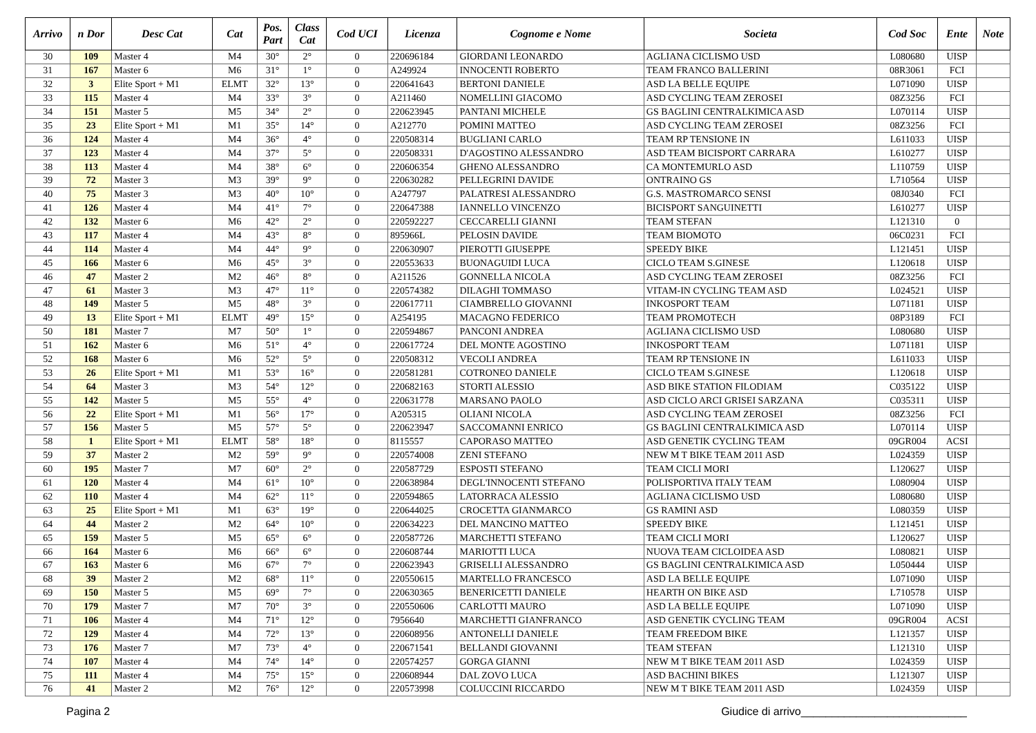| Arrivo | n Dor | Desc Cat | Cat | Pos. Part | Class Cat | Cod UCI | Licenza | Cognome e Nome | Societa | Cod Soc | Ente | Note |
| --- | --- | --- | --- | --- | --- | --- | --- | --- | --- | --- | --- | --- |
| 30 | 109 | Master 4 | M4 | 30° | 2° | 0 | 220696184 | GIORDANI LEONARDO | AGLIANA CICLISMO USD | L080680 | UISP | |
| 31 | 167 | Master 6 | M6 | 31° | 1° | 0 | A249924 | INNOCENTI ROBERTO | TEAM FRANCO BALLERINI | 08R3061 | FCI | |
| 32 | 3 | Elite Sport + M1 | ELMT | 32° | 13° | 0 | 220641643 | BERTONI DANIELE | ASD LA BELLE EQUIPE | L071090 | UISP | |
| 33 | 115 | Master 4 | M4 | 33° | 3° | 0 | A211460 | NOMELLINI GIACOMO | ASD CYCLING TEAM ZEROSEI | 08Z3256 | FCI | |
| 34 | 151 | Master 5 | M5 | 34° | 2° | 0 | 220623945 | PANTANI MICHELE | GS BAGLINI CENTRALKIMICA ASD | L070114 | UISP | |
| 35 | 23 | Elite Sport + M1 | M1 | 35° | 14° | 0 | A212770 | POMINI MATTEO | ASD CYCLING TEAM ZEROSEI | 08Z3256 | FCI | |
| 36 | 124 | Master 4 | M4 | 36° | 4° | 0 | 220508314 | BUGLIANI CARLO | TEAM RP TENSIONE IN | L611033 | UISP | |
| 37 | 123 | Master 4 | M4 | 37° | 5° | 0 | 220508331 | D'AGOSTINO ALESSANDRO | ASD TEAM BICISPORT CARRARA | L610277 | UISP | |
| 38 | 113 | Master 4 | M4 | 38° | 6° | 0 | 220606354 | GHENO ALESSANDRO | CA MONTEMURLO ASD | L110759 | UISP | |
| 39 | 72 | Master 3 | M3 | 39° | 9° | 0 | 220630282 | PELLEGRINI DAVIDE | ONTRAINO GS | L710564 | UISP | |
| 40 | 75 | Master 3 | M3 | 40° | 10° | 0 | A247797 | PALATRESI ALESSANDRO | G.S. MASTROMARCO SENSI | 08J0340 | FCI | |
| 41 | 126 | Master 4 | M4 | 41° | 7° | 0 | 220647388 | IANNELLO VINCENZO | BICISPORT SANGUINETTI | L610277 | UISP | |
| 42 | 132 | Master 6 | M6 | 42° | 2° | 0 | 220592227 | CECCARELLI GIANNI | TEAM STEFAN | L121310 | 0 | |
| 43 | 117 | Master 4 | M4 | 43° | 8° | 0 | 895966L | PELOSIN DAVIDE | TEAM BIOMOTO | 06C0231 | FCI | |
| 44 | 114 | Master 4 | M4 | 44° | 9° | 0 | 220630907 | PIEROTTI GIUSEPPE | SPEEDY BIKE | L121451 | UISP | |
| 45 | 166 | Master 6 | M6 | 45° | 3° | 0 | 220553633 | BUONAGUIDI LUCA | CICLO TEAM S.GINESE | L120618 | UISP | |
| 46 | 47 | Master 2 | M2 | 46° | 8° | 0 | A211526 | GONNELLA NICOLA | ASD CYCLING TEAM ZEROSEI | 08Z3256 | FCI | |
| 47 | 61 | Master 3 | M3 | 47° | 11° | 0 | 220574382 | DILAGHI TOMMASO | VITAM-IN CYCLING TEAM ASD | L024521 | UISP | |
| 48 | 149 | Master 5 | M5 | 48° | 3° | 0 | 220617711 | CIAMBRELLO GIOVANNI | INKOSPORT TEAM | L071181 | UISP | |
| 49 | 13 | Elite Sport + M1 | ELMT | 49° | 15° | 0 | A254195 | MACAGNO FEDERICO | TEAM PROMOTECH | 08P3189 | FCI | |
| 50 | 181 | Master 7 | M7 | 50° | 1° | 0 | 220594867 | PANCONI ANDREA | AGLIANA CICLISMO USD | L080680 | UISP | |
| 51 | 162 | Master 6 | M6 | 51° | 4° | 0 | 220617724 | DEL MONTE AGOSTINO | INKOSPORT TEAM | L071181 | UISP | |
| 52 | 168 | Master 6 | M6 | 52° | 5° | 0 | 220508312 | VECOLI ANDREA | TEAM RP TENSIONE IN | L611033 | UISP | |
| 53 | 26 | Elite Sport + M1 | M1 | 53° | 16° | 0 | 220581281 | COTRONEO DANIELE | CICLO TEAM S.GINESE | L120618 | UISP | |
| 54 | 64 | Master 3 | M3 | 54° | 12° | 0 | 220682163 | STORTI ALESSIO | ASD BIKE STATION FILODIAM | C035122 | UISP | |
| 55 | 142 | Master 5 | M5 | 55° | 4° | 0 | 220631778 | MARSANO PAOLO | ASD CICLO ARCI GRISEI SARZANA | C035311 | UISP | |
| 56 | 22 | Elite Sport + M1 | M1 | 56° | 17° | 0 | A205315 | OLIANI NICOLA | ASD CYCLING TEAM ZEROSEI | 08Z3256 | FCI | |
| 57 | 156 | Master 5 | M5 | 57° | 5° | 0 | 220623947 | SACCOMANNI ENRICO | GS BAGLINI CENTRALKIMICA ASD | L070114 | UISP | |
| 58 | 1 | Elite Sport + M1 | ELMT | 58° | 18° | 0 | 8115557 | CAPORASO MATTEO | ASD GENETIK CYCLING TEAM | 09GR004 | ACSI | |
| 59 | 37 | Master 2 | M2 | 59° | 9° | 0 | 220574008 | ZENI STEFANO | NEW M T BIKE TEAM 2011 ASD | L024359 | UISP | |
| 60 | 195 | Master 7 | M7 | 60° | 2° | 0 | 220587729 | ESPOSTI STEFANO | TEAM CICLI MORI | L120627 | UISP | |
| 61 | 120 | Master 4 | M4 | 61° | 10° | 0 | 220638984 | DEGL'INNOCENTI STEFANO | POLISPORTIVA ITALY TEAM | L080904 | UISP | |
| 62 | 110 | Master 4 | M4 | 62° | 11° | 0 | 220594865 | LATORRACA ALESSIO | AGLIANA CICLISMO USD | L080680 | UISP | |
| 63 | 25 | Elite Sport + M1 | M1 | 63° | 19° | 0 | 220644025 | CROCETTA GIANMARCO | GS RAMINI ASD | L080359 | UISP | |
| 64 | 44 | Master 2 | M2 | 64° | 10° | 0 | 220634223 | DEL MANCINO MATTEO | SPEEDY BIKE | L121451 | UISP | |
| 65 | 159 | Master 5 | M5 | 65° | 6° | 0 | 220587726 | MARCHETTI STEFANO | TEAM CICLI MORI | L120627 | UISP | |
| 66 | 164 | Master 6 | M6 | 66° | 6° | 0 | 220608744 | MARIOTTI LUCA | NUOVA TEAM CICLOIDEA ASD | L080821 | UISP | |
| 67 | 163 | Master 6 | M6 | 67° | 7° | 0 | 220623943 | GRISELLI ALESSANDRO | GS BAGLINI CENTRALKIMICA ASD | L050444 | UISP | |
| 68 | 39 | Master 2 | M2 | 68° | 11° | 0 | 220550615 | MARTELLO FRANCESCO | ASD LA BELLE EQUIPE | L071090 | UISP | |
| 69 | 150 | Master 5 | M5 | 69° | 7° | 0 | 220630365 | BENERICETTI DANIELE | HEARTH ON BIKE ASD | L710578 | UISP | |
| 70 | 179 | Master 7 | M7 | 70° | 3° | 0 | 220550606 | CARLOTTI MAURO | ASD LA BELLE EQUIPE | L071090 | UISP | |
| 71 | 106 | Master 4 | M4 | 71° | 12° | 0 | 7956640 | MARCHETTI GIANFRANCO | ASD GENETIK CYCLING TEAM | 09GR004 | ACSI | |
| 72 | 129 | Master 4 | M4 | 72° | 13° | 0 | 220608956 | ANTONELLI DANIELE | TEAM FREEDOM BIKE | L121357 | UISP | |
| 73 | 176 | Master 7 | M7 | 73° | 4° | 0 | 220671541 | BELLANDI GIOVANNI | TEAM STEFAN | L121310 | UISP | |
| 74 | 107 | Master 4 | M4 | 74° | 14° | 0 | 220574257 | GORGA GIANNI | NEW M T BIKE TEAM 2011 ASD | L024359 | UISP | |
| 75 | 111 | Master 4 | M4 | 75° | 15° | 0 | 220608944 | DAL ZOVO LUCA | ASD BACHINI BIKES | L121307 | UISP | |
| 76 | 41 | Master 2 | M2 | 76° | 12° | 0 | 220573998 | COLUCCINI RICCARDO | NEW M T BIKE TEAM 2011 ASD | L024359 | UISP | |
Pagina 2 Giudice di arrivo___________________________